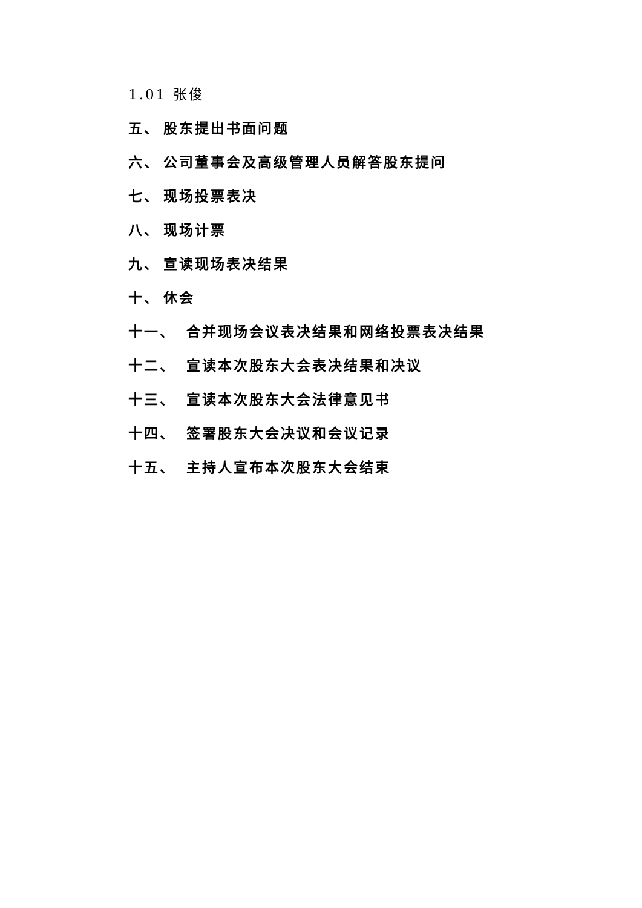1.01 张俊
五、 股东提出书面问题
六、 公司董事会及高级管理人员解答股东提问
七、 现场投票表决
八、 现场计票
九、 宣读现场表决结果
十、 休会
十一、 合并现场会议表决结果和网络投票表决结果
十二、 宣读本次股东大会表决结果和决议
十三、 宣读本次股东大会法律意见书
十四、 签署股东大会决议和会议记录
十五、 主持人宣布本次股东大会结束